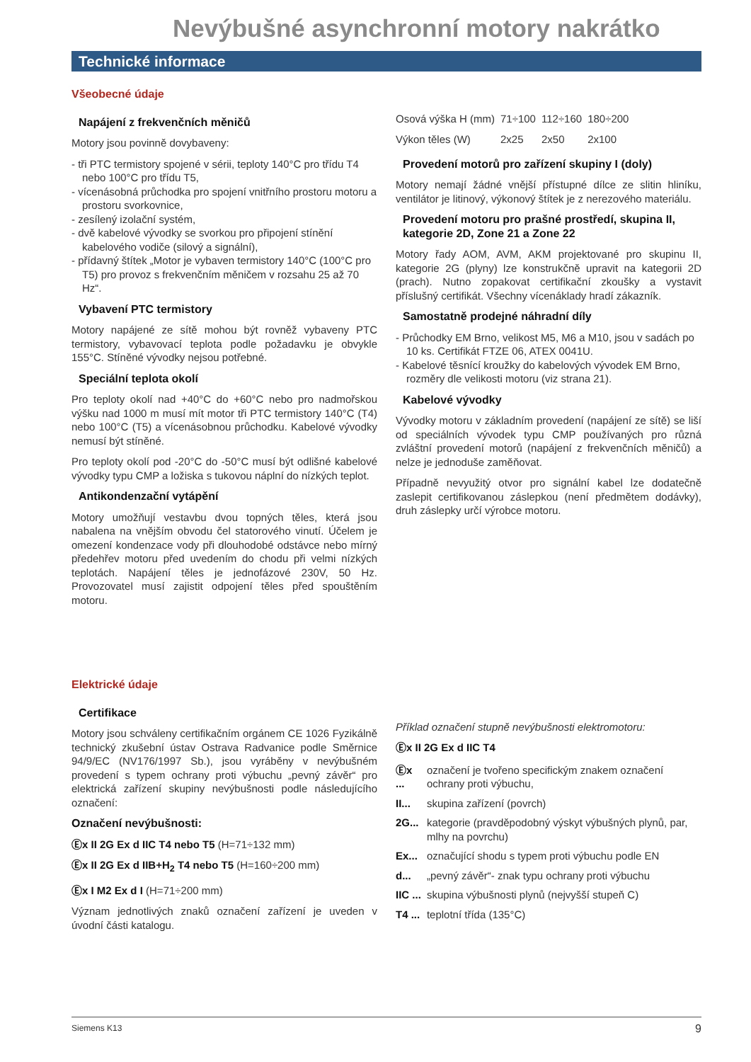Nevýbušné asynchronní motory nakrátko
Technické informace
Všeobecné údaje
Napájení z frekvenčních měničů
Motory jsou povinně dovybaveny:
- tři PTC termistory spojené v sérii, teploty 140°C pro třídu T4 nebo 100°C pro třídu T5,
- vícenásobná průchodka pro spojení vnitřního prostoru motoru a prostoru svorkovnice,
- zesílený izolační systém,
- dvě kabelové vývodky se svorkou pro připojení stínění kabelového vodiče (silový a signální),
- přídavný štítek „Motor je vybaven termistory 140°C (100°C pro T5) pro provoz s frekvenčním měničem v rozsahu 25 až 70 Hz“.
Vybavení PTC termistory
Motory napájené ze sítě mohou být rovněž vybaveny PTC termistory, vybavovací teplota podle požadavku je obvykle 155°C. Stíněné vývodky nejsou potřebné.
Speciální teplota okolí
Pro teploty okolí nad +40°C do +60°C nebo pro nadmořskou výšku nad 1000 m musí mít motor tři PTC termistory 140°C (T4) nebo 100°C (T5) a vícenásobnou průchodku. Kabelové vývodky nemusí být stíněné.
Pro teploty okolí pod -20°C do -50°C musí být odlišné kabelové vývodky typu CMP a ložiska s tukovou náplní do nízkých teplot.
Antikondenzační vytápění
Motory umožňují vestavbu dvou topných těles, která jsou nabalena na vnějším obvodu čel statorového vinutí. Účelem je omezení kondenzace vody při dlouhodobé odstávce nebo mírný předehřev motoru před uvedením do chodu při velmi nízkých teplotách. Napájení těles je jednofázové 230V, 50 Hz. Provozovatel musí zajistit odpojení těles před spouštěním motoru.
| Osová výška H (mm) | 71÷100 | 112÷160 | 180÷200 |
| Výkon těles (W) | 2x25 | 2x50 | 2x100 |
Provedení motorů pro zařízení skupiny I (doly)
Motory nemají žádné vnější přístupné dílce ze slitin hliníku, ventilátor je litinový, výkonový štítek je z nerezového materiálu.
Provedení motoru pro prašné prostředí, skupina II, kategorie 2D, Zone 21 a Zone 22
Motory řady AOM, AVM, AKM projektované pro skupinu II, kategorie 2G (plyny) lze konstrukčně upravit na kategorii 2D (prach). Nutno zopakovat certifikační zkoušky a vystavit příslušný certifikát. Všechny vícenáklady hradí zákazník.
Samostatně prodejné náhradní díly
- Průchodky EM Brno, velikost M5, M6 a M10, jsou v sadách po 10 ks. Certifikát FTZE 06, ATEX 0041U.
- Kabelové těsnící kroužky do kabelových vývodek EM Brno, rozměry dle velikosti motoru (viz strana 21).
Kabelové vývodky
Vývodky motoru v základním provedení (napájení ze sítě) se liší od speciálních vývodek typu CMP používaných pro různá zvláštní provedení motorů (napájení z frekvenčních měničů) a nelze je jednoduše zaměňovat.
Případně nevyužitý otvor pro signální kabel lze dodatečně zaslepit certifikovanou záslepkou (není předmětem dodávky), druh záslepky určí výrobce motoru.
Elektrické údaje
Certifikace
Motory jsou schváleny certifikačním orgánem CE 1026 Fyzikálně technický zkušební ústav Ostrava Radvanice podle Směrnice 94/9/EC (NV176/1997 Sb.), jsou vyráběny v nevýbušném provedení s typem ochrany proti výbuchu „pevný závěr“ pro elektrická zařízení skupiny nevýbušnosti podle následujícího označení:
Označení nevýbušnosti:
Ⓔx II 2G Ex d IIC T4 nebo T5 (H=71÷132 mm)
Ⓔx II 2G Ex d IIB+H<sub>2</sub> T4 nebo T5 (H=160÷200 mm)
Ⓔx I M2 Ex d I (H=71÷200 mm)
Význam jednotlivých znaků označení zařízení je uveden v úvodní části katalogu.
Příklad označení stupně nevýbušnosti elektromotoru:
Ⓔx II 2G Ex d IIC T4
| Ⓔx ... | označení je tvořeno specifickým znakem označení ochrany proti výbuchu, |
| II... | skupina zařízení (povrch) |
| 2G... | kategorie (pravděpodobný výskyt výbušných plynů, par, mlhy na povrchu) |
| Ex... | označující shodu s typem proti výbuchu podle EN |
| d... | „pevný závěr“- znak typu ochrany proti výbuchu |
| IIC ... | skupina výbušnosti plynů (nejvyšší stupeň C) |
| T4 ... | teplotní třída (135°C) |
Siemens K13 9